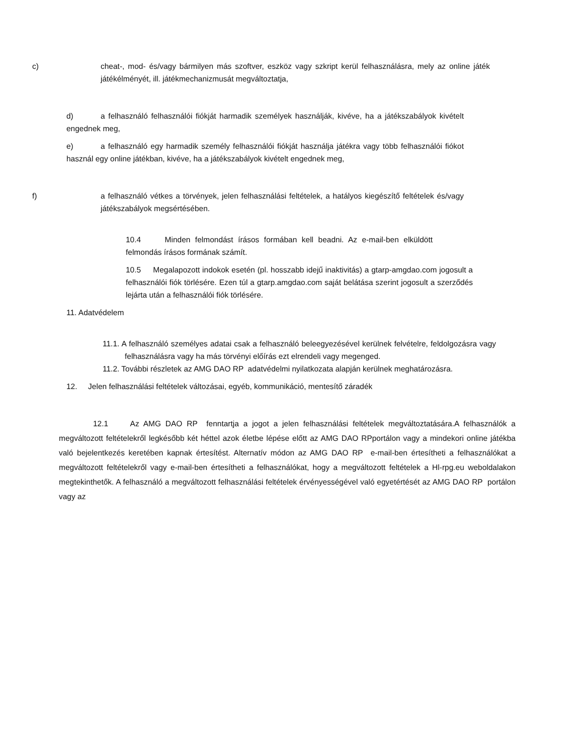c) cheat-, mod- és/vagy bármilyen más szoftver, eszköz vagy szkript kerül felhasználásra, mely az online játék játékélményét, ill. játékmechanizmusát megváltoztatja,
d) a felhasználó felhasználói fiókját harmadik személyek használják, kivéve, ha a játékszabályok kivételt engednek meg,
e) a felhasználó egy harmadik személy felhasználói fiókját használja játékra vagy több felhasználói fiókot használ egy online játékban, kivéve, ha a játékszabályok kivételt engednek meg,
f) a felhasználó vétkes a törvények, jelen felhasználási feltételek, a hatályos kiegészítő feltételek és/vagy játékszabályok megsértésében.
10.4 Minden felmondást írásos formában kell beadni. Az e-mail-ben elküldött felmondás írásos formának számít.
10.5 Megalapozott indokok esetén (pl. hosszabb idejű inaktivitás) a gtarp-amgdao.com jogosult a felhasználói fiók törlésére. Ezen túl a gtarp.amgdao.com saját belátása szerint jogosult a szerződés lejárta után a felhasználói fiók törlésére.
11. Adatvédelem
11.1. A felhasználó személyes adatai csak a felhasználó beleegyezésével kerülnek felvételre, feldolgozásra vagy felhasználásra vagy ha más törvényi előírás ezt elrendeli vagy megenged.
11.2. További részletek az AMG DAO RP adatvédelmi nyilatkozata alapján kerülnek meghatározásra.
12. Jelen felhasználási feltételek változásai, egyéb, kommunikáció, mentesítő záradék
12.1 Az AMG DAO RP fenntartja a jogot a jelen felhasználási feltételek megváltoztatására.A felhasználók a megváltozott feltételekről legkésőbb két héttel azok életbe lépése előtt az AMG DAO RPportálon vagy a mindekori online játékba való bejelentkezés keretében kapnak értesítést. Alternatív módon az AMG DAO RP e-mail-ben értesítheti a felhasználókat a megváltozott feltételekről vagy e-mail-ben értesítheti a felhasználókat, hogy a megváltozott feltételek a Hl-rpg.eu weboldalakon megtekinthetők. A felhasználó a megváltozott felhasználási feltételek érvényességével való egyetértését az AMG DAO RP portálon vagy az